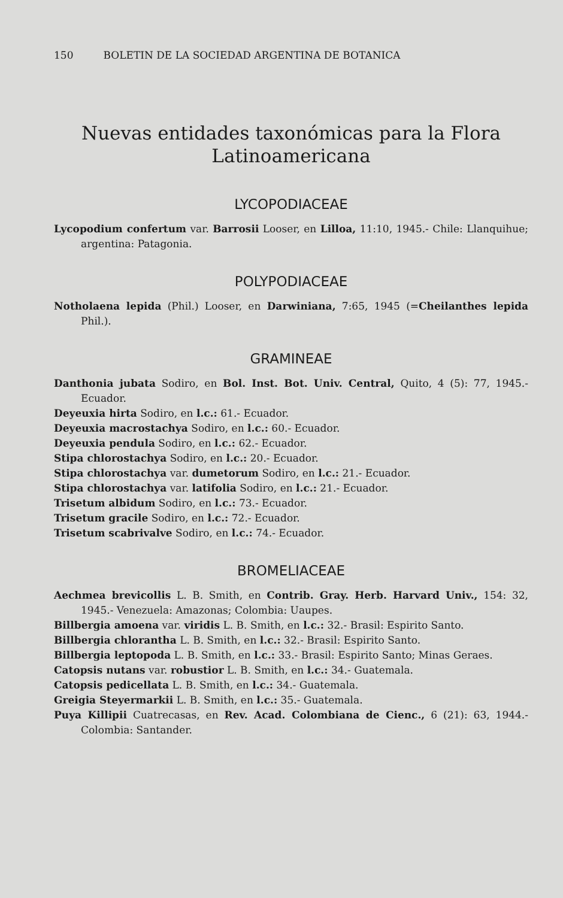150 BOLETIN DE LA SOCIEDAD ARGENTINA DE BOTANICA
Nuevas entidades taxonómicas para la Flora
Latinoamericana
LYCOPODIACEAE
Lycopodium confertum var. Barrosii Looser, en Lilloa, 11:10, 1945.- Chile: Llanquihue; argentina: Patagonia.
POLYPODIACEAE
Notholaena lepida (Phil.) Looser, en Darwiniana, 7:65, 1945 (=Cheilanthes lepida Phil.).
GRAMINEAE
Danthonia jubata Sodiro, en Bol. Inst. Bot. Univ. Central, Quito, 4 (5): 77, 1945.- Ecuador.
Deyeuxia hirta Sodiro, en l.c.: 61.- Ecuador.
Deyeuxia macrostachya Sodiro, en l.c.: 60.- Ecuador.
Deyeuxia pendula Sodiro, en l.c.: 62.- Ecuador.
Stipa chlorostachya Sodiro, en l.c.: 20.- Ecuador.
Stipa chlorostachya var. dumetorum Sodiro, en l.c.: 21.- Ecuador.
Stipa chlorostachya var. latifolia Sodiro, en l.c.: 21.- Ecuador.
Trisetum albidum Sodiro, en l.c.: 73.- Ecuador.
Trisetum gracile Sodiro, en l.c.: 72.- Ecuador.
Trisetum scabrivalve Sodiro, en l.c.: 74.- Ecuador.
BROMELIACEAE
Aechmea brevicollis L. B. Smith, en Contrib. Gray. Herb. Harvard Univ., 154: 32, 1945.- Venezuela: Amazonas; Colombia: Uaupes.
Billbergia amoena var. viridis L. B. Smith, en l.c.: 32.- Brasil: Espirito Santo.
Billbergia chlorantha L. B. Smith, en l.c.: 32.- Brasil: Espirito Santo.
Billbergia leptopoda L. B. Smith, en l.c.: 33.- Brasil: Espirito Santo; Minas Geraes.
Catopsis nutans var. robustior L. B. Smith, en l.c.: 34.- Guatemala.
Catopsis pedicellata L. B. Smith, en l.c.: 34.- Guatemala.
Greigia Steyermarkii L. B. Smith, en l.c.: 35.- Guatemala.
Puya Killipii Cuatrecasas, en Rev. Acad. Colombiana de Cienc., 6 (21): 63, 1944.- Colombia: Santander.